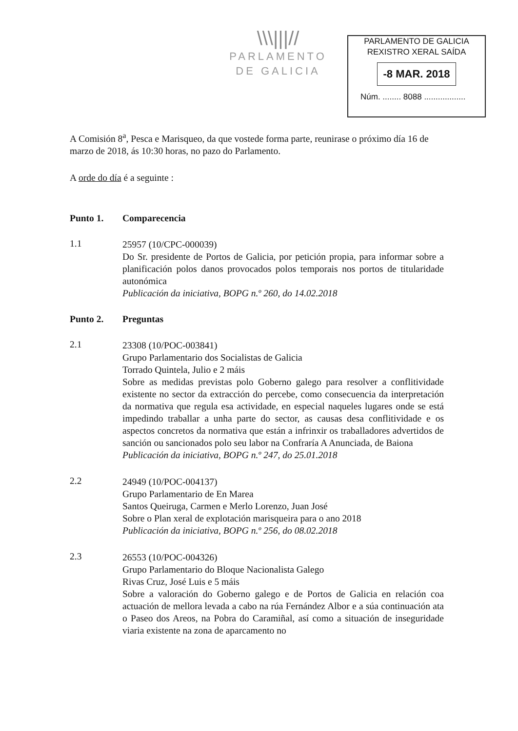\\\|||//
PARLAMENTO
DE GALICIA
PARLAMENTO DE GALICIA
REXISTRO XERAL SAÍDA
-8 MAR. 2018
Núm. ........ 8088 ..................
A Comisión 8<sup>a</sup>, Pesca e Marisqueo, da que vostede forma parte, reunirase o próximo día 16 de marzo de 2018, ás 10:30 horas, no pazo do Parlamento.
A orde do día é a seguinte :
Punto 1. Comparecencia
1.1
25957 (10/CPC-000039)
Do Sr. presidente de Portos de Galicia, por petición propia, para informar sobre a planificación polos danos provocados polos temporais nos portos de titularidade autonómica
Publicación da iniciativa, BOPG n.º 260, do 14.02.2018
Punto 2. Preguntas
2.1
23308 (10/POC-003841)
Grupo Parlamentario dos Socialistas de Galicia
Torrado Quintela, Julio e 2 máis
Sobre as medidas previstas polo Goberno galego para resolver a conflitividade existente no sector da extracción do percebe, como consecuencia da interpretación da normativa que regula esa actividade, en especial naqueles lugares onde se está impedindo traballar a unha parte do sector, as causas desa conflitividade e os aspectos concretos da normativa que están a infrinxir os traballadores advertidos de sanción ou sancionados polo seu labor na Confraría A Anunciada, de Baiona
Publicación da iniciativa, BOPG n.º 247, do 25.01.2018
2.2
24949 (10/POC-004137)
Grupo Parlamentario de En Marea
Santos Queiruga, Carmen e Merlo Lorenzo, Juan José
Sobre o Plan xeral de explotación marisqueira para o ano 2018
Publicación da iniciativa, BOPG n.º 256, do 08.02.2018
2.3
26553 (10/POC-004326)
Grupo Parlamentario do Bloque Nacionalista Galego
Rivas Cruz, José Luis e 5 máis
Sobre a valoración do Goberno galego e de Portos de Galicia en relación coa actuación de mellora levada a cabo na rúa Fernández Albor e a súa continuación ata o Paseo dos Areos, na Pobra do Caramiñal, así como a situación de inseguridade viaria existente na zona de aparcamento no